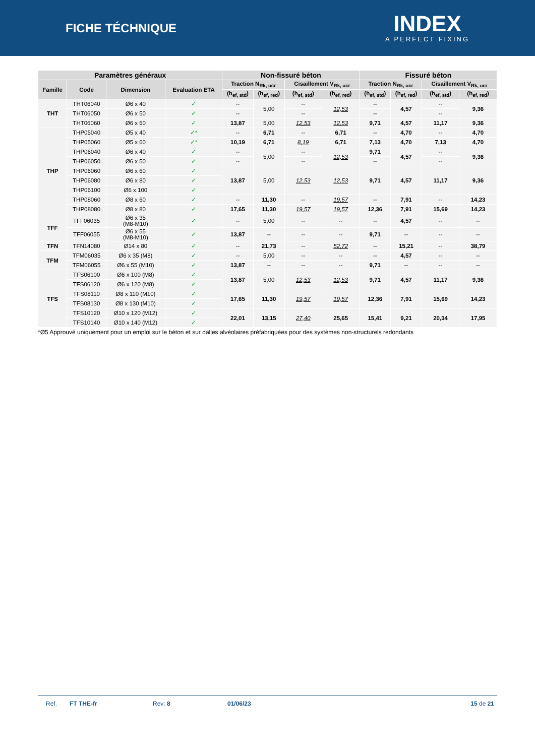FICHE TÉCHNIQUE
INDEX
A PERFECT FIXING
| Paramètres généraux | | | | Non-fissuré béton | | | | Fissuré béton | | | |
| --- | --- | --- | --- | --- | --- | --- | --- | --- | --- | --- | --- |
| Famille | Code | Dimension | Evaluation ETA | Traction N<sub>Rk, ucr</sub> | | Cisaillement V<sub>Rk, ucr</sub> | | Traction N<sub>Rk, ucr</sub> | | Cisaillement V<sub>Rk, ucr</sub> | |
| | | | | (h<sub>ef, std</sub>) | (h<sub>ef, red</sub>) | (h<sub>ef, std</sub>) | (h<sub>ef, red</sub>) | (h<sub>ef, std</sub>) | (h<sub>ef, red</sub>) | (h<sub>ef, std</sub>) | (h<sub>ef, red</sub>) |
| THT | THT06040 | Ø6 x 40 | ✓ | -- | 5,00 | -- | 12,53 | -- | 4,57 | -- | 9,36 |
| | THT06050 | Ø6 x 50 | ✓ | -- | | -- | | -- | | -- | |
| | THT06060 | Ø6 x 60 | ✓ | 13,87 | 5,00 | 12,53 | 12,53 | 9,71 | 4,57 | 11,17 | 9,36 |
| THP | THP05040 | Ø5 x 40 | ✓* | -- | 6,71 | -- | 6,71 | -- | 4,70 | -- | 4,70 |
| | THP05060 | Ø5 x 60 | ✓* | 10,19 | 6,71 | 8,19 | 6,71 | 7,13 | 4,70 | 7,13 | 4,70 |
| | THP06040 | Ø6 x 40 | ✓ | -- | 5,00 | -- | 12,53 | 9,71 | 4,57 | -- | 9,36 |
| | THP06050 | Ø6 x 50 | ✓ | -- | | -- | | -- | | -- | |
| | THP06060 | Ø6 x 60 | ✓ | 13,87 | 5,00 | 12,53 | 12,53 | 9,71 | 4,57 | 11,17 | 9,36 |
| | THP06080 | Ø6 x 80 | ✓ | | | | | | | | |
| | THP06100 | Ø6 x 100 | ✓ | | | | | | | | |
| | THP08060 | Ø8 x 60 | ✓ | -- | 11,30 | -- | 19,57 | -- | 7,91 | -- | 14,23 |
| | THP08080 | Ø8 x 80 | ✓ | 17,65 | 11,30 | 19,57 | 19,57 | 12,36 | 7,91 | 15,69 | 14,23 |
| TFF | TFF06035 | Ø6 x 35 (M8-M10) | ✓ | -- | 5,00 | -- | -- | -- | 4,57 | -- | -- |
| | TFF06055 | Ø6 x 55 (M8-M10) | ✓ | 13,87 | -- | -- | -- | 9,71 | -- | -- | -- |
| TFN | TFN14080 | Ø14 x 80 | ✓ | -- | 21,73 | -- | 52,72 | -- | 15,21 | -- | 38,79 |
| TFM | TFM06035 | Ø6 x 35 (M8) | ✓ | -- | 5,00 | -- | -- | -- | 4,57 | -- | -- |
| | TFM06055 | Ø6 x 55 (M10) | ✓ | 13,87 | -- | -- | -- | 9,71 | -- | -- | -- |
| TFS | TFS06100 | Ø6 x 100 (M8) | ✓ | 13,87 | 5,00 | 12,53 | 12,53 | 9,71 | 4,57 | 11,17 | 9,36 |
| | TFS06120 | Ø6 x 120 (M8) | ✓ | | | | | | | | |
| | TFS08110 | Ø8 x 110 (M10) | ✓ | 17,65 | 11,30 | 19,57 | 19,57 | 12,36 | 7,91 | 15,69 | 14,23 |
| | TFS08130 | Ø8 x 130 (M10) | ✓ | | | | | | | | |
| | TFS10120 | Ø10 x 120 (M12) | ✓ | 22,01 | 13,15 | 27,40 | 25,65 | 15,41 | 9,21 | 20,34 | 17,95 |
| | TFS10140 | Ø10 x 140 (M12) | ✓ | | | | | | | | |
*Ø5 Approuvé uniquement pour un emploi sur le béton et sur dalles alvéolaires préfabriquées pour des systèmes non-structurels redondants
Ref. FT THE-fr Rev: 8 01/06/23 15 de 21